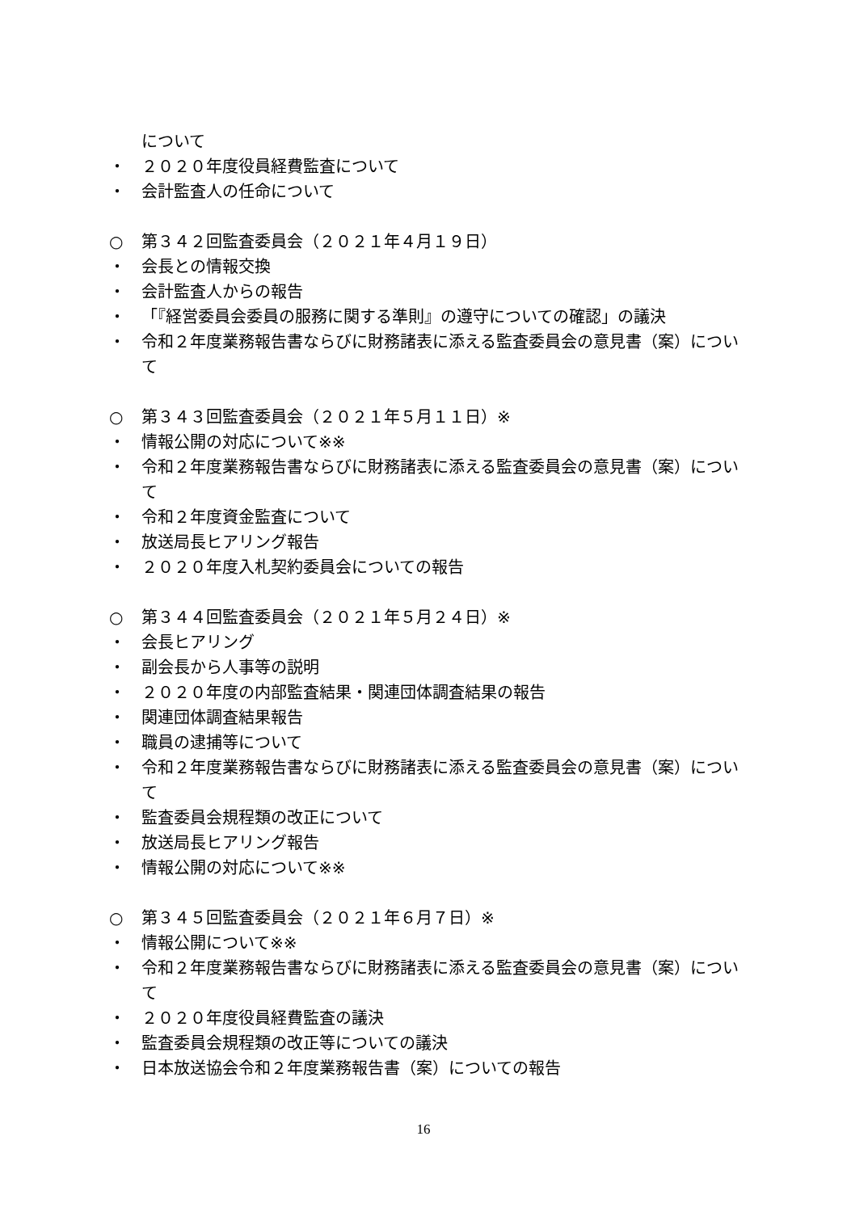について
・ ２０２０年度役員経費監査について
・ 会計監査人の任命について
○ 第３４２回監査委員会（２０２１年４月１９日）
・ 会長との情報交換
・ 会計監査人からの報告
・ 「『経営委員会委員の服務に関する準則』の遵守についての確認」の議決
・ 令和２年度業務報告書ならびに財務諸表に添える監査委員会の意見書（案）について
○ 第３４３回監査委員会（２０２１年５月１１日）※
・ 情報公開の対応について※※
・ 令和２年度業務報告書ならびに財務諸表に添える監査委員会の意見書（案）について
・ 令和２年度資金監査について
・ 放送局長ヒアリング報告
・ ２０２０年度入札契約委員会についての報告
○ 第３４４回監査委員会（２０２１年５月２４日）※
・ 会長ヒアリング
・ 副会長から人事等の説明
・ ２０２０年度の内部監査結果・関連団体調査結果の報告
・ 関連団体調査結果報告
・ 職員の逮捕等について
・ 令和２年度業務報告書ならびに財務諸表に添える監査委員会の意見書（案）について
・ 監査委員会規程類の改正について
・ 放送局長ヒアリング報告
・ 情報公開の対応について※※
○ 第３４５回監査委員会（２０２１年６月７日）※
・ 情報公開について※※
・ 令和２年度業務報告書ならびに財務諸表に添える監査委員会の意見書（案）について
・ ２０２０年度役員経費監査の議決
・ 監査委員会規程類の改正等についての議決
・ 日本放送協会令和２年度業務報告書（案）についての報告
16